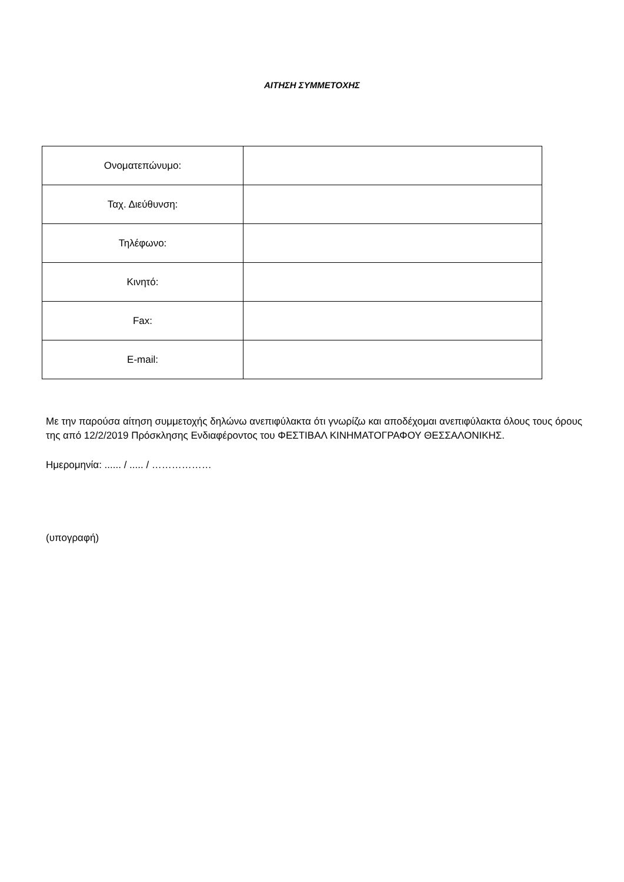ΑΙΤΗΣΗ ΣΥΜΜΕΤΟΧΗΣ
| Ονοματεπώνυμο: | |
| Ταχ. Διεύθυνση: | |
| Τηλέφωνο: | |
| Κινητό: | |
| Fax: | |
| E-mail: | |
Με την παρούσα αίτηση συμμετοχής δηλώνω ανεπιφύλακτα ότι γνωρίζω και αποδέχομαι ανεπιφύλακτα όλους τους όρους της από 12/2/2019 Πρόσκλησης Ενδιαφέροντος του ΦΕΣΤΙΒΑΛ ΚΙΝΗΜΑΤΟΓΡΑΦΟΥ ΘΕΣΣΑΛΟΝΙΚΗΣ.
Ημερομηνία: ...... / ..... / ………………
(υπογραφή)